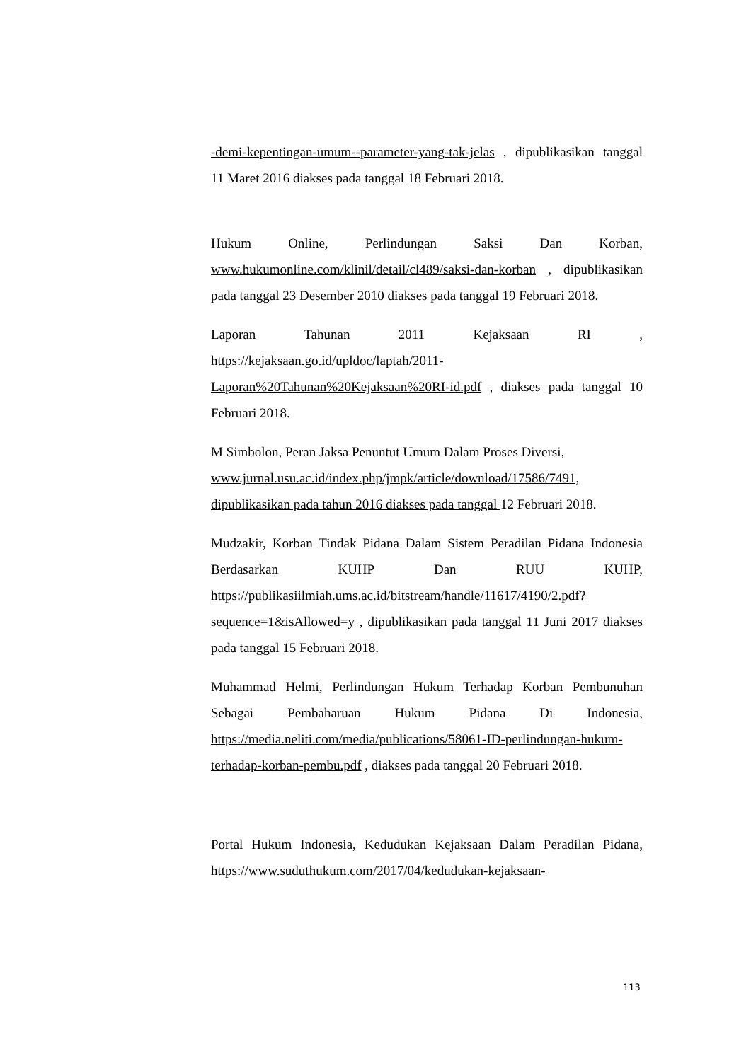-demi-kepentingan-umum--parameter-yang-tak-jelas , dipublikasikan tanggal 11 Maret 2016 diakses pada tanggal 18 Februari 2018.
Hukum Online, Perlindungan Saksi Dan Korban, www.hukumonline.com/klinil/detail/cl489/saksi-dan-korban , dipublikasikan pada tanggal 23 Desember 2010 diakses pada tanggal 19 Februari 2018.
Laporan Tahunan 2011 Kejaksaan RI , https://kejaksaan.go.id/upldoc/laptah/2011-Laporan%20Tahunan%20Kejaksaan%20RI-id.pdf , diakses pada tanggal 10 Februari 2018.
M Simbolon, Peran Jaksa Penuntut Umum Dalam Proses Diversi, www.jurnal.usu.ac.id/index.php/jmpk/article/download/17586/7491, dipublikasikan pada tahun 2016 diakses pada tanggal 12 Februari 2018.
Mudzakir, Korban Tindak Pidana Dalam Sistem Peradilan Pidana Indonesia Berdasarkan KUHP Dan RUU KUHP, https://publikasiilmiah.ums.ac.id/bitstream/handle/11617/4190/2.pdf?sequence=1&isAllowed=y , dipublikasikan pada tanggal 11 Juni 2017 diakses pada tanggal 15 Februari 2018.
Muhammad Helmi, Perlindungan Hukum Terhadap Korban Pembunuhan Sebagai Pembaharuan Hukum Pidana Di Indonesia, https://media.neliti.com/media/publications/58061-ID-perlindungan-hukum-terhadap-korban-pembu.pdf , diakses pada tanggal 20 Februari 2018.
Portal Hukum Indonesia, Kedudukan Kejaksaan Dalam Peradilan Pidana, https://www.suduthukum.com/2017/04/kedudukan-kejaksaan-
113